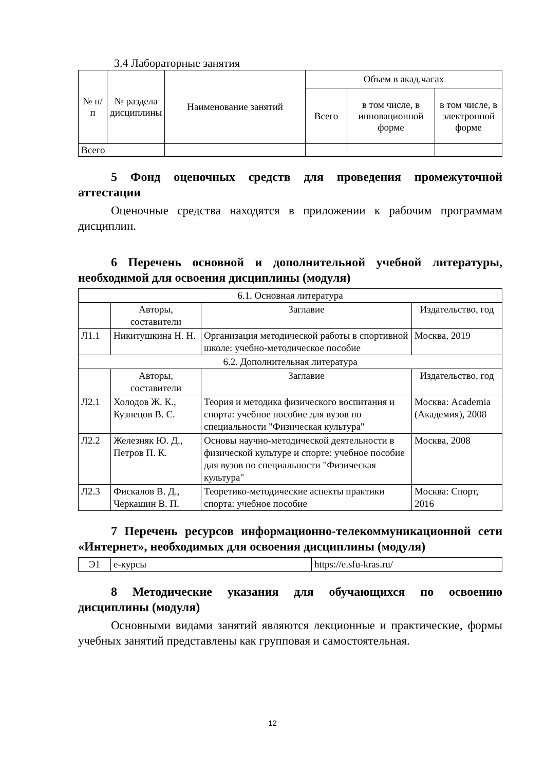3.4 Лабораторные занятия
| № п/п | № раздела дисциплины | Наименование занятий | Объем в акад.часах | | |
| --- | --- | --- | --- | --- | --- |
| | | | Всего | в том числе, в инновационной форме | в том числе, в электронной форме |
| Всего | | | | | |
5 Фонд оценочных средств для проведения промежуточной аттестации
Оценочные средства находятся в приложении к рабочим программам дисциплин.
6 Перечень основной и дополнительной учебной литературы, необходимой для освоения дисциплины (модуля)
| 6.1. Основная литература | | | |
| | Авторы, составители | Заглавие | Издательство, год |
| Л1.1 | Никитушкина Н. Н. | Организация методической работы в спортивной школе: учебно-методическое пособие | Москва, 2019 |
| 6.2. Дополнительная литература | | | |
| | Авторы, составители | Заглавие | Издательство, год |
| Л2.1 | Холодов Ж. К., Кузнецов В. С. | Теория и методика физического воспитания и спорта: учебное пособие для вузов по специальности "Физическая культура" | Москва: Academia (Академия), 2008 |
| Л2.2 | Железняк Ю. Д., Петров П. К. | Основы научно-методической деятельности в физической культуре и спорте: учебное пособие для вузов по специальности "Физическая культура" | Москва, 2008 |
| Л2.3 | Фискалов В. Д., Черкашин В. П. | Теоретико-методические аспекты практики спорта: учебное пособие | Москва: Спорт, 2016 |
7 Перечень ресурсов информационно-телекоммуникационной сети «Интернет», необходимых для освоения дисциплины (модуля)
| Э1 | е-курсы | https://e.sfu-kras.ru/ |
8 Методические указания для обучающихся по освоению дисциплины (модуля)
Основными видами занятий являются лекционные и практические, формы учебных занятий представлены как групповая и самостоятельная.
12